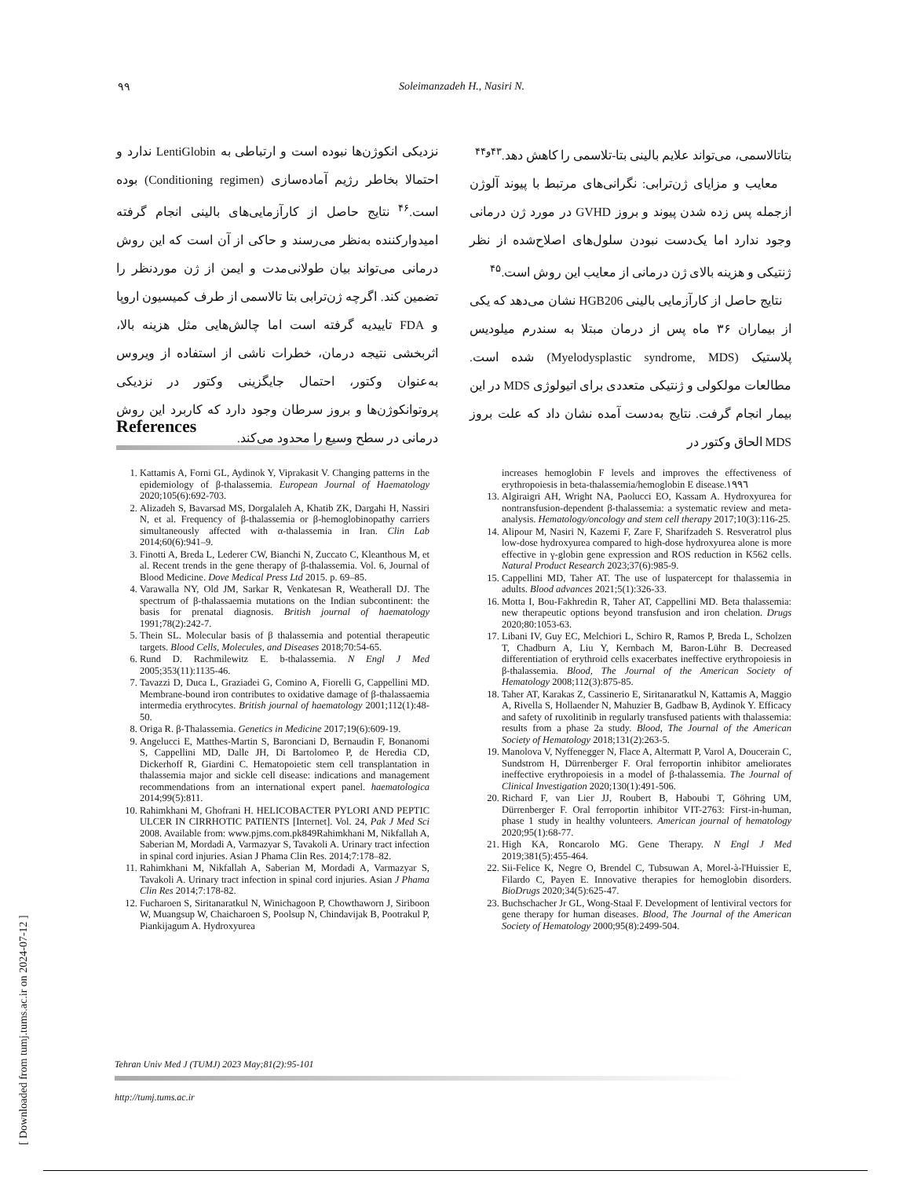٩٩ Soleimanzadeh H., Nasiri N.
بتاتالاسمی، می‌تواند علایم بالینی بتا-تلاسمی را کاهش دهد.<sup>۴۳و۴۴</sup>
معایب و مزایای ژن‌ترابی: نگرانی‌های مرتبط با پیوند آلوژن ازجمله پس زده شدن پیوند و بروز GVHD در مورد ژن درمانی وجود ندارد اما یک‌دست نبودن سلول‌های اصلاح‌شده از نظر ژنتیکی و هزینه بالای ژن درمانی از معایب این روش است.<sup>۴۵</sup>
نتایج حاصل از کارآزمایی بالینی HGB206 نشان می‌دهد که یکی از بیماران ۳۶ ماه پس از درمان مبتلا به سندرم میلودیس پلاستیک (Myelodysplastic syndrome, MDS) شده است. مطالعات مولکولی و ژنتیکی متعددی برای اتیولوژی MDS در این بیمار انجام گرفت. نتایج به‌دست آمده نشان داد که علت بروز MDS الحاق وکتور در
نزدیکی انکوژن‌ها نبوده است و ارتباطی به LentiGlobin ندارد و احتمالا بخاطر رژیم آماده‌سازی (Conditioning regimen) بوده است.<sup>۴۶</sup> نتایج حاصل از کارآزمایی‌های بالینی انجام گرفته امیدوارکننده به‌نظر می‌رسند و حاکی از آن است که این روش درمانی می‌تواند بیان طولانی‌مدت و ایمن از ژن موردنظر را تضمین کند. اگرچه ژن‌ترابی بتا تالاسمی از طرف کمیسیون اروپا و FDA تاییدیه گرفته است اما چالش‌هایی مثل هزینه بالا، اثربخشی نتیجه درمان، خطرات ناشی از استفاده از ویروس به‌عنوان وکتور، احتمال جایگزینی وکتور در نزدیکی پروتوانکوژن‌ها و بروز سرطان وجود دارد که کاربرد این روش درمانی در سطح وسیع را محدود می‌کند.
References
1. Kattamis A, Forni GL, Aydinok Y, Viprakasit V. Changing patterns in the epidemiology of β-thalassemia. European Journal of Haematology 2020;105(6):692-703.
2. Alizadeh S, Bavarsad MS, Dorgalaleh A, Khatib ZK, Dargahi H, Nassiri N, et al. Frequency of β-thalassemia or β-hemoglobinopathy carriers simultaneously affected with α-thalassemia in Iran. Clin Lab 2014;60(6):941–9.
3. Finotti A, Breda L, Lederer CW, Bianchi N, Zuccato C, Kleanthous M, et al. Recent trends in the gene therapy of β-thalassemia. Vol. 6, Journal of Blood Medicine. Dove Medical Press Ltd 2015. p. 69–85.
4. Varawalla NY, Old JM, Sarkar R, Venkatesan R, Weatherall DJ. The spectrum of β-thalassaemia mutations on the Indian subcontinent: the basis for prenatal diagnosis. British journal of haematology 1991;78(2):242-7.
5. Thein SL. Molecular basis of β thalassemia and potential therapeutic targets. Blood Cells, Molecules, and Diseases 2018;70:54-65.
6. Rund D. Rachmilewitz E. b-thalassemia. N Engl J Med 2005;353(11):1135-46.
7. Tavazzi D, Duca L, Graziadei G, Comino A, Fiorelli G, Cappellini MD. Membrane-bound iron contributes to oxidative damage of β-thalassaemia intermedia erythrocytes. British journal of haematology 2001;112(1):48-50.
8. Origa R. β-Thalassemia. Genetics in Medicine 2017;19(6):609-19.
9. Angelucci E, Matthes-Martin S, Baronciani D, Bernaudin F, Bonanomi S, Cappellini MD, Dalle JH, Di Bartolomeo P, de Heredia CD, Dickerhoff R, Giardini C. Hematopoietic stem cell transplantation in thalassemia major and sickle cell disease: indications and management recommendations from an international expert panel. haematologica 2014;99(5):811.
10. Rahimkhani M, Ghofrani H. HELICOBACTER PYLORI AND PEPTIC ULCER IN CIRRHOTIC PATIENTS [Internet]. Vol. 24, Pak J Med Sci 2008. Available from: www.pjms.com.pk849Rahimkhani M, Nikfallah A, Saberian M, Mordadi A, Varmazyar S, Tavakoli A. Urinary tract infection in spinal cord injuries. Asian J Phama Clin Res. 2014;7:178–82.
11. Rahimkhani M, Nikfallah A, Saberian M, Mordadi A, Varmazyar S, Tavakoli A. Urinary tract infection in spinal cord injuries. Asian J Phama Clin Res 2014;7:178-82.
12. Fucharoen S, Siritanaratkul N, Winichagoon P, Chowthaworn J, Siriboon W, Muangsup W, Chaicharoen S, Poolsup N, Chindavijak B, Pootrakul P, Piankijagum A. Hydroxyurea
increases hemoglobin F levels and improves the effectiveness of erythropoiesis in beta-thalassemia/hemoglobin E disease.١٩٩٦
13. Algiraigri AH, Wright NA, Paolucci EO, Kassam A. Hydroxyurea for nontransfusion-dependent β-thalassemia: a systematic review and meta-analysis. Hematology/oncology and stem cell therapy 2017;10(3):116-25.
14. Alipour M, Nasiri N, Kazemi F, Zare F, Sharifzadeh S. Resveratrol plus low-dose hydroxyurea compared to high-dose hydroxyurea alone is more effective in γ-globin gene expression and ROS reduction in K562 cells. Natural Product Research 2023;37(6):985-9.
15. Cappellini MD, Taher AT. The use of luspatercept for thalassemia in adults. Blood advances 2021;5(1):326-33.
16. Motta I, Bou-Fakhredin R, Taher AT, Cappellini MD. Beta thalassemia: new therapeutic options beyond transfusion and iron chelation. Drugs 2020;80:1053-63.
17. Libani IV, Guy EC, Melchiori L, Schiro R, Ramos P, Breda L, Scholzen T, Chadburn A, Liu Y, Kernbach M, Baron-Lühr B. Decreased differentiation of erythroid cells exacerbates ineffective erythropoiesis in β-thalassemia. Blood, The Journal of the American Society of Hematology 2008;112(3):875-85.
18. Taher AT, Karakas Z, Cassinerio E, Siritanaratkul N, Kattamis A, Maggio A, Rivella S, Hollaender N, Mahuzier B, Gadbaw B, Aydinok Y. Efficacy and safety of ruxolitinib in regularly transfused patients with thalassemia: results from a phase 2a study. Blood, The Journal of the American Society of Hematology 2018;131(2):263-5.
19. Manolova V, Nyffenegger N, Flace A, Altermatt P, Varol A, Doucerain C, Sundstrom H, Dürrenberger F. Oral ferroportin inhibitor ameliorates ineffective erythropoiesis in a model of β-thalassemia. The Journal of Clinical Investigation 2020;130(1):491-506.
20. Richard F, van Lier JJ, Roubert B, Haboubi T, Göhring UM, Dürrenberger F. Oral ferroportin inhibitor VIT-2763: First-in-human, phase 1 study in healthy volunteers. American journal of hematology 2020;95(1):68-77.
21. High KA, Roncarolo MG. Gene Therapy. N Engl J Med 2019;381(5):455-464.
22. Sii-Felice K, Negre O, Brendel C, Tubsuwan A, Morel-à-l'Huissier E, Filardo C, Payen E. Innovative therapies for hemoglobin disorders. BioDrugs 2020;34(5):625-47.
23. Buchschacher Jr GL, Wong-Staal F. Development of lentiviral vectors for gene therapy for human diseases. Blood, The Journal of the American Society of Hematology 2000;95(8):2499-504.
Tehran Univ Med J (TUMJ) 2023 May;81(2):95-101
http://tumj.tums.ac.ir
[ Downloaded from tumj.tums.ac.ir on 2024-07-12 ]